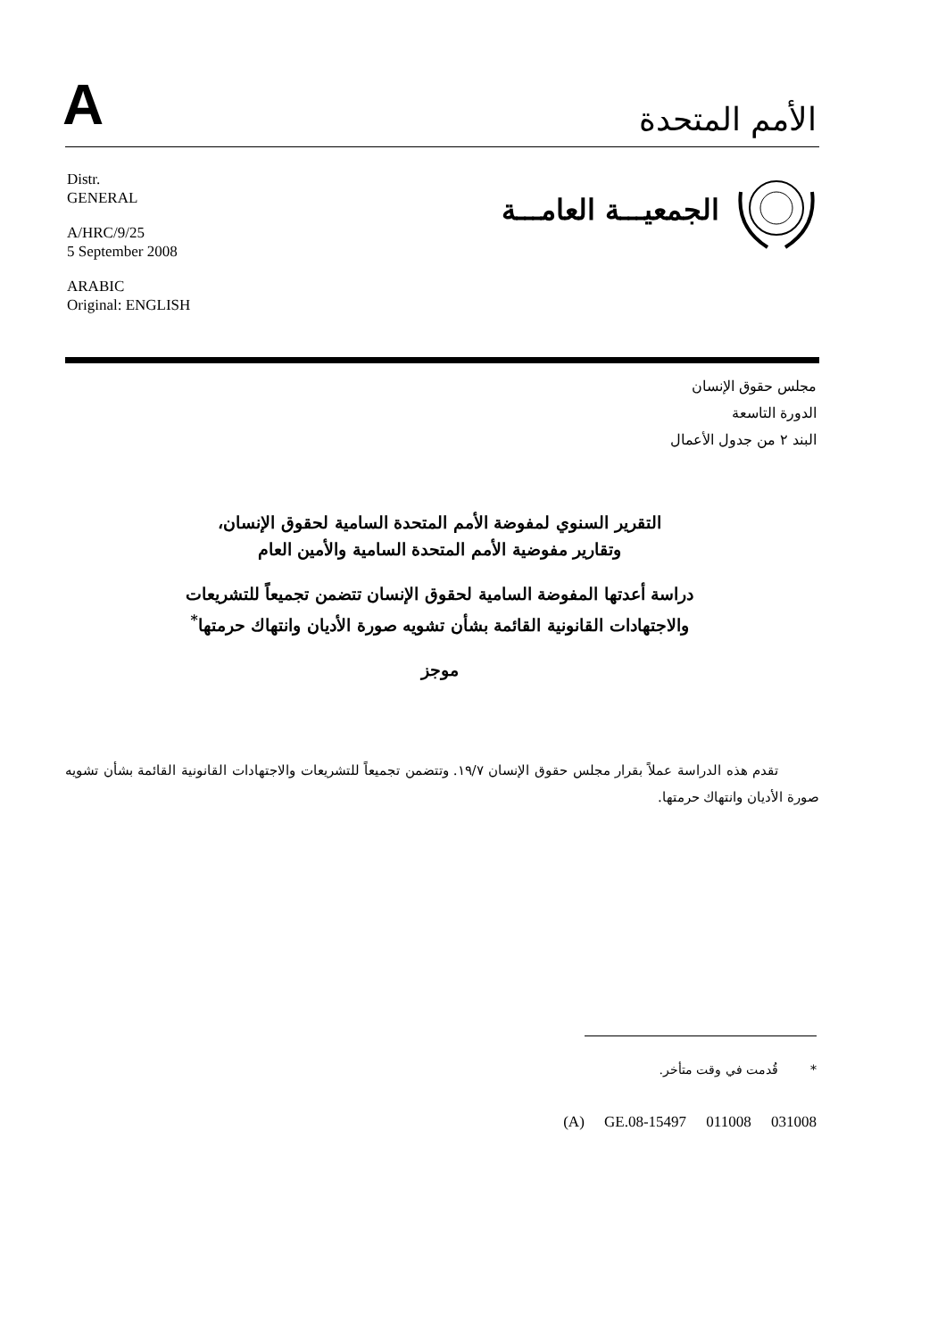A
الأمم المتحدة
Distr.
GENERAL
A/HRC/9/25
5 September 2008
ARABIC
Original: ENGLISH
الجمعيـــة العامـــة
مجلس حقوق الإنسان
الدورة التاسعة
البند ٢ من جدول الأعمال
التقرير السنوي لمفوضة الأمم المتحدة السامية لحقوق الإنسان،
وتقارير مفوضية الأمم المتحدة السامية والأمين العام
دراسة أعدتها المفوضة السامية لحقوق الإنسان تتضمن تجميعاً للتشريعات
والاجتهادات القانونية القائمة بشأن تشويه صورة الأديان وانتهاك حرمتها<sup>*</sup>
موجز
تقدم هذه الدراسة عملاً بقرار مجلس حقوق الإنسان ١٩/٧. وتتضمن تجميعاً للتشريعات والاجتهادات القانونية القائمة بشأن تشويه صورة الأديان وانتهاك حرمتها.
* قُدمت في وقت متأخر.
(A) GE.08-15497 011008 031008